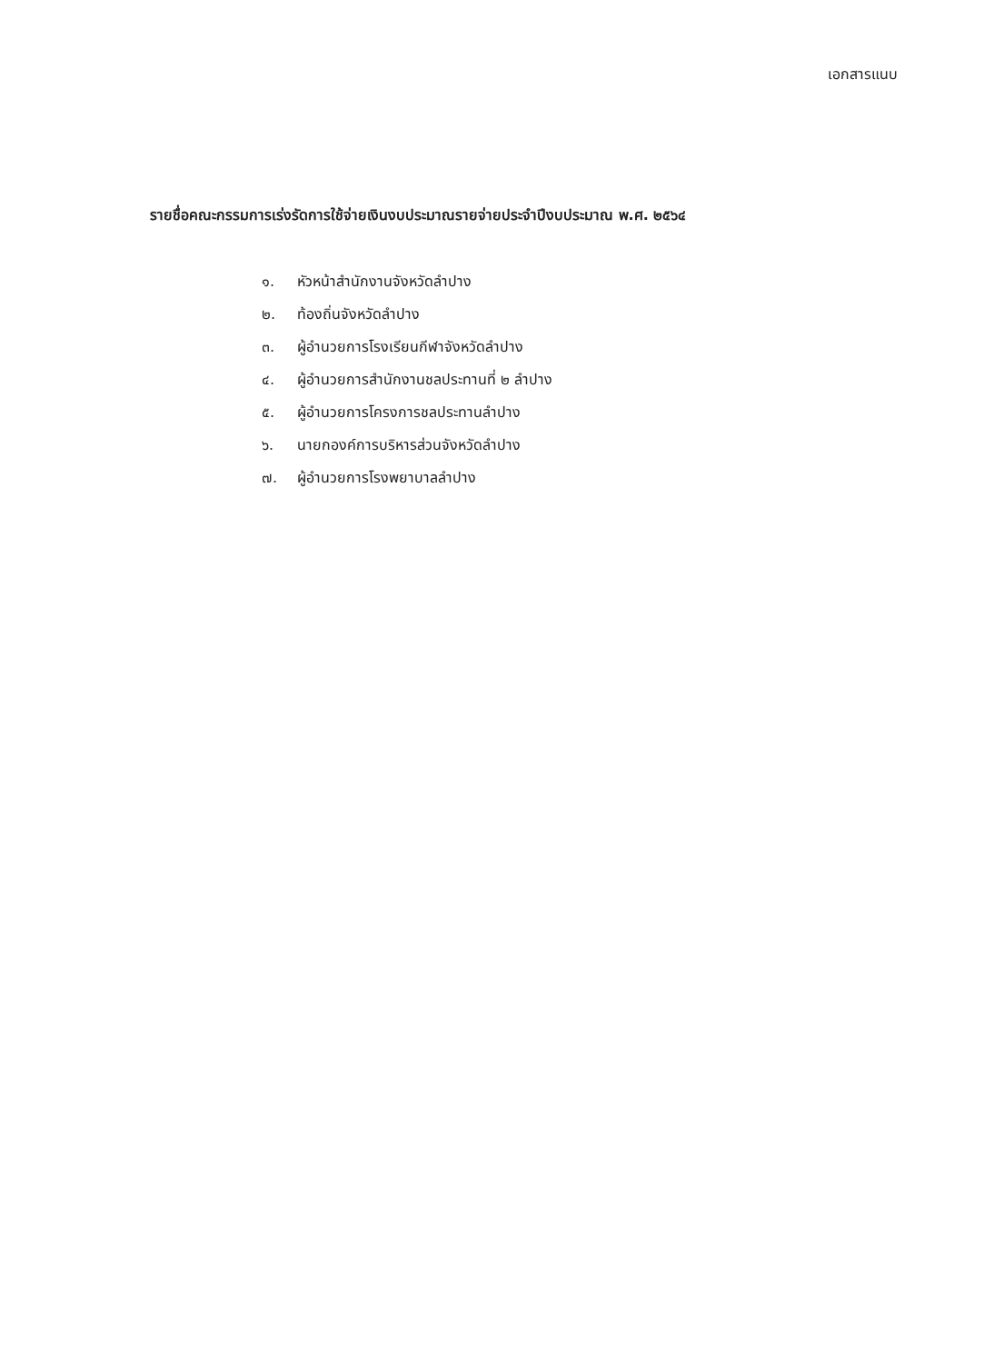เอกสารแนบ
รายชื่อคณะกรรมการเร่งรัดการใช้จ่ายเงินงบประมาณรายจ่ายประจำปีงบประมาณ พ.ศ. ๒๕๖๔
๑. หัวหน้าสำนักงานจังหวัดลำปาง
๒. ท้องถิ่นจังหวัดลำปาง
๓. ผู้อำนวยการโรงเรียนกีฬาจังหวัดลำปาง
๔. ผู้อำนวยการสำนักงานชลประทานที่ ๒ ลำปาง
๕. ผู้อำนวยการโครงการชลประทานลำปาง
๖. นายกองค์การบริหารส่วนจังหวัดลำปาง
๗. ผู้อำนวยการโรงพยาบาลลำปาง